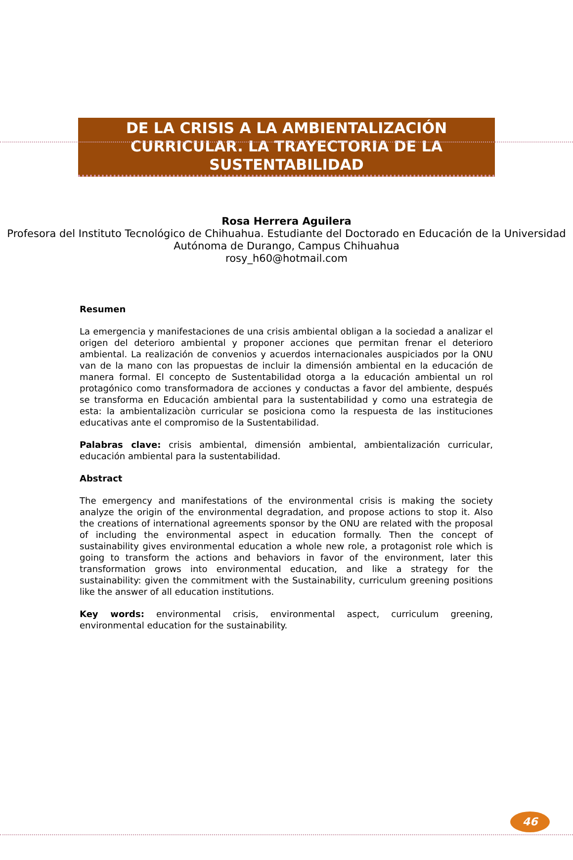DE LA CRISIS A LA AMBIENTALIZACIÓN CURRICULAR. LA TRAYECTORIA DE LA SUSTENTABILIDAD
Rosa Herrera Aguilera
Profesora del Instituto Tecnológico de Chihuahua. Estudiante del Doctorado en Educación de la Universidad Autónoma de Durango, Campus Chihuahua
rosy_h60@hotmail.com
Resumen
La emergencia y manifestaciones de una crisis ambiental obligan a la sociedad a analizar el origen del deterioro ambiental y proponer acciones que permitan frenar el deterioro ambiental. La realización de convenios y acuerdos internacionales auspiciados por la ONU van de la mano con las propuestas de incluir la dimensión ambiental en la educación de manera formal. El concepto de Sustentabilidad otorga a la educación ambiental un rol protagónico como transformadora de acciones y conductas a favor del ambiente, después se transforma en Educación ambiental para la sustentabilidad y como una estrategia de esta: la ambientalizaciòn curricular se posiciona como la respuesta de las instituciones educativas ante el compromiso de la Sustentabilidad.
Palabras clave: crisis ambiental, dimensión ambiental, ambientalización curricular, educación ambiental para la sustentabilidad.
Abstract
The emergency and manifestations of the environmental crisis is making the society analyze the origin of the environmental degradation, and propose actions to stop it. Also the creations of international agreements sponsor by the ONU are related with the proposal of including the environmental aspect in education formally. Then the concept of sustainability gives environmental education a whole new role, a protagonist role which is going to transform the actions and behaviors in favor of the environment, later this transformation grows into environmental education, and like a strategy for the sustainability: given the commitment with the Sustainability, curriculum greening positions like the answer of all education institutions.
Key words: environmental crisis, environmental aspect, curriculum greening, environmental education for the sustainability.
46